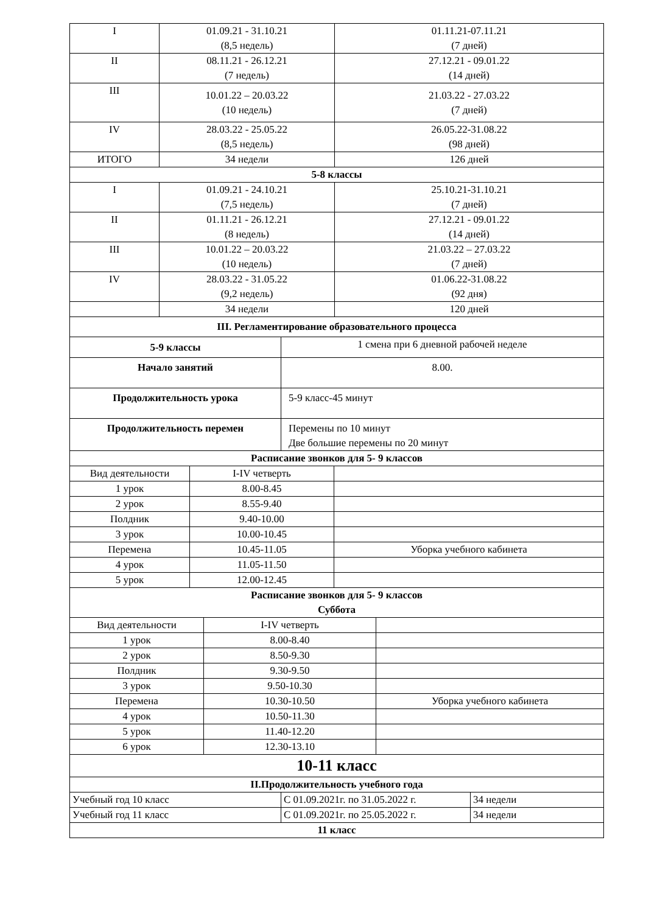| I | 01.09.21 - 31.10.21 (8,5 недель) | 01.11.21-07.11.21 (7 дней) |
| II | 08.11.21 - 26.12.21 (7 недель) | 27.12.21 - 09.01.22 (14 дней) |
| III | 10.01.22 – 20.03.22 (10 недель) | 21.03.22 - 27.03.22 (7 дней) |
| IV | 28.03.22 - 25.05.22 (8,5 недель) | 26.05.22-31.08.22 (98 дней) |
| ИТОГО | 34 недели | 126 дней |
| 5-8 классы | | |
| I | 01.09.21 - 24.10.21 (7,5 недель) | 25.10.21-31.10.21 (7 дней) |
| II | 01.11.21 - 26.12.21 (8 недель) | 27.12.21 - 09.01.22 (14 дней) |
| III | 10.01.22 – 20.03.22 (10 недель) | 21.03.22 – 27.03.22 (7 дней) |
| IV | 28.03.22 - 31.05.22 (9,2 недель) | 01.06.22-31.08.22 (92 дня) |
| | 34 недели | 120 дней |
| III. Регламентирование образовательного процесса | | |
| 5-9 классы | 1 смена при 6 дневной рабочей неделе |
| Начало занятий | 8.00. |
| Продолжительность урока | 5-9 класс-45 минут |
| Продолжительность перемен | Перемены по 10 минут Две большие перемены по 20 минут |
| Расписание звонков для 5- 9 классов | |
| Вид деятельности | I-IV четверть | |
| 1 урок | 8.00-8.45 | |
| 2 урок | 8.55-9.40 | |
| Полдник | 9.40-10.00 | |
| 3 урок | 10.00-10.45 | |
| Перемена | 10.45-11.05 | Уборка учебного кабинета |
| 4 урок | 11.05-11.50 | |
| 5 урок | 12.00-12.45 | |
| Расписание звонков для 5- 9 классов Суббота | | |
| Вид деятельности | I-IV четверть | |
| 1 урок | 8.00-8.40 | |
| 2 урок | 8.50-9.30 | |
| Полдник | 9.30-9.50 | |
| 3 урок | 9.50-10.30 | |
| Перемена | 10.30-10.50 | Уборка учебного кабинета |
| 4 урок | 10.50-11.30 | |
| 5 урок | 11.40-12.20 | |
| 6 урок | 12.30-13.10 | |
| 10-11 класс | | |
| II.Продолжительность учебного года | | |
| Учебный год 10 класс | С 01.09.2021г. по 31.05.2022 г. | 34 недели |
| Учебный год 11 класс | С 01.09.2021г. по 25.05.2022 г. | 34 недели |
| 11 класс | | |